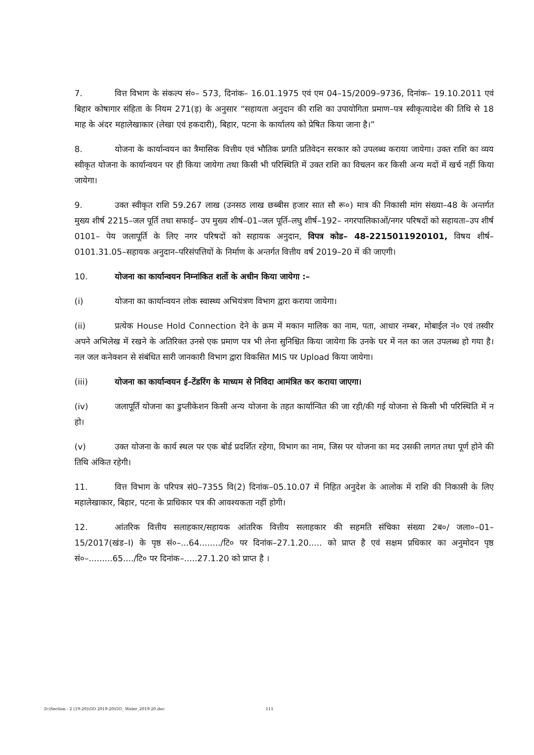7. वित्त विभाग के संकल्प सं०– 573, दिनांक– 16.01.1975 एवं एम 04–15/2009–9736, दिनांक– 19.10.2011 एवं बिहार कोषागार संहिता के नियम 271(ड़) के अनुसार “सहायता अनुदान की राशि का उपायोगिता प्रमाण–पत्र स्वीकृत्यादेश की तिथि से 18 माह के अंदर महालेखाकार (लेखा एवं हकदारी), बिहार, पटना के कार्यालय को प्रेषित किया जाना है।”
8. योजना के कार्यान्वयन का त्रैमासिक वित्तीय एवं भौतिक प्रगति प्रतिवेदन सरकार को उपलब्ध कराया जायेगा। उक्त राशि का व्यय स्वीकृत योजना के कार्यान्वयन पर ही किया जायेगा तथा किसी भी परिस्थिति में उक्त राशि का विचलन कर किसी अन्य मदों में खर्च नहीं किया जायेगा।
9. उक्त स्वीकृत राशि 59.267 लाख (उनसठ लाख छब्बीस हजार सात सौ रू०) मात्र की निकासी मांग संख्या–48 के अन्तर्गत मुख्य शीर्ष 2215–जल पूर्ति तथा सफाई– उप मुख्य शीर्ष–01–जल पूर्ति–लघु शीर्ष–192– नगरपालिकाओं/नगर परिषदों को सहायता–उप शीर्ष 0101– पेय जलापूर्ति के लिए नगर परिषदों को सहायक अनुदान, विपत्र कोड– 48-2215011920101, विषय शीर्ष– 0101.31.05–सहायक अनुदान–परिसंपत्तियों के निर्माण के अन्तर्गत वित्तीय वर्ष 2019–20 में की जाएगी।
10. योजना का कार्यान्वयन निम्नांकित शर्तो के अधीन किया जायेगा :–
(i) योजना का कार्यान्वयन लोक स्वास्थ्य अभियंत्रण विभाग द्वारा कराया जायेगा।
(ii) प्रत्येक House Hold Connection देने के क्रम में मकान मालिक का नाम, पता, आधार नम्बर, मोबाईल नं० एवं तस्वीर अपने अभिलेख में रखने के अतिरिक्त उनसे एक प्रमाण पत्र भी लेना सुनिश्चित किया जायेगा कि उनके घर में नल का जल उपलब्ध हो गया है। नल जल कनेक्शन से संबंधित सारी जानकारी विभाग द्वारा विकसित MIS पर Upload किया जायेगा।
(iii) योजना का कार्यान्वयन ई–टेंडरिंग के माध्यम से निविदा आमंत्रित कर कराया जाएगा।
(iv) जलापूर्ति योजना का डुप्लीकेशन किसी अन्य योजना के तहत कार्यान्वित की जा रही/की गई योजना से किसी भी परिस्थिति में न हो।
(v) उक्त योजना के कार्य स्थल पर एक बोर्ड प्रदर्शित रहेगा, विभाग का नाम, जिस पर योजना का मद उसकी लागत तथा पूर्ण होने की तिथि अंकित रहेगी।
11. वित्त विभाग के परिपत्र सं0–7355 वि(2) दिनांक–05.10.07 में निहित अनुदेश के आलोक में राशि की निकासी के लिए महालेखाकार, बिहार, पटना के प्राधिकार पत्र की आवश्यकता नहीं होगी।
12. आंतरिक वित्तीय सलाहकार/सहायक आंतरिक वित्तीय सलाहकार की सहमति संचिका संख्या 2ब०/ जला०–01–15/2017(खंड–I) के पृष्ठ सं०–...64......../टि० पर दिनांक–27.1.20..... को प्राप्त है एवं सक्षम प्रधिकार का अनुमोदन पृष्ठ सं०–.........65..../टि० पर दिनांक–.....27.1.20 को प्राप्त है ।
D:\Section - 2 (19-20)\GO 2019-20\GO_ Water_2019-20.doc 111